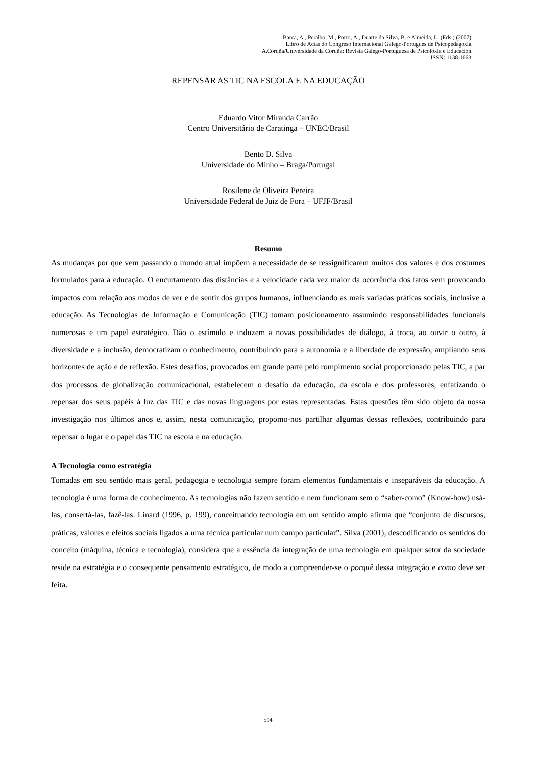Barca, A., Peralbo, M., Porto, A., Duarte da Silva, B. e Almeida, L. (Eds.) (2007).
Libro de Actas do Congreso Internacional Galego-Portugués de Psicopedagoxía.
A.Coruña/Universidade da Coruña: Revista Galego-Portuguesa de Psicoloxía e Educación.
ISSN: 1138-1663.
REPENSAR AS TIC NA ESCOLA E NA EDUCAÇÃO
Eduardo Vitor Miranda Carrão
Centro Universitário de Caratinga – UNEC/Brasil
Bento D. Silva
Universidade do Minho – Braga/Portugal
Rosilene de Oliveira Pereira
Universidade Federal de Juiz de Fora – UFJF/Brasil
Resumo
As mudanças por que vem passando o mundo atual impõem a necessidade de se ressignificarem muitos dos valores e dos costumes formulados para a educação. O encurtamento das distâncias e a velocidade cada vez maior da ocorrência dos fatos vem provocando impactos com relação aos modos de ver e de sentir dos grupos humanos, influenciando as mais variadas práticas sociais, inclusive a educação. As Tecnologias de Informação e Comunicação (TIC) tomam posicionamento assumindo responsabilidades funcionais numerosas e um papel estratégico. Dão o estímulo e induzem a novas possibilidades de diálogo, à troca, ao ouvir o outro, à diversidade e a inclusão, democratizam o conhecimento, contribuindo para a autonomia e a liberdade de expressão, ampliando seus horizontes de ação e de reflexão. Estes desafios, provocados em grande parte pelo rompimento social proporcionado pelas TIC, a par dos processos de globalização comunicacional, estabelecem o desafio da educação, da escola e dos professores, enfatizando o repensar dos seus papéis à luz das TIC e das novas linguagens por estas representadas. Estas questões têm sido objeto da nossa investigação nos últimos anos e, assim, nesta comunicação, propomo-nos partilhar algumas dessas reflexões, contribuindo para repensar o lugar e o papel das TIC na escola e na educação.
A Tecnologia como estratégia
Tomadas em seu sentido mais geral, pedagogia e tecnologia sempre foram elementos fundamentais e inseparáveis da educação. A tecnologia é uma forma de conhecimento. As tecnologias não fazem sentido e nem funcionam sem o “saber-como” (Know-how) usá-las, consertá-las, fazê-las. Linard (1996, p. 199), conceituando tecnologia em um sentido amplo afirma que “conjunto de discursos, práticas, valores e efeitos sociais ligados a uma técnica particular num campo particular”. Silva (2001), descodificando os sentidos do conceito (máquina, técnica e tecnologia), considera que a essência da integração de uma tecnologia em qualquer setor da sociedade reside na estratégia e o consequente pensamento estratégico, de modo a compreender-se o porquê dessa integração e como deve ser feita.
594